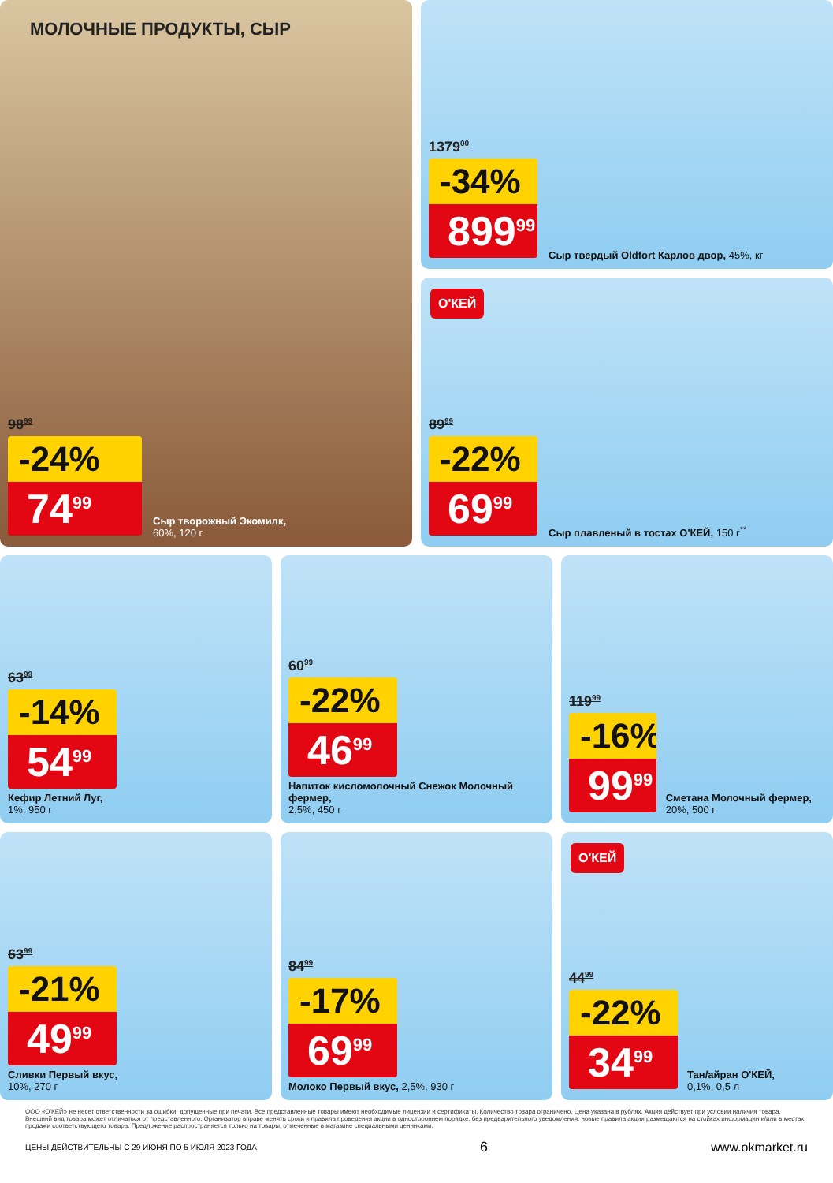МОЛОЧНЫЕ ПРОДУКТЫ, СЫР
98<sup>99</sup>
-24%
74<sup>99</sup>
Сыр творожный Экомилк,
60%, 120 г
1379<sup>00</sup>
-34%
899<sup>99</sup>
Сыр твердый Oldfort Карлов двор, 45%, кг
О'КЕЙ
89<sup>99</sup>
-22%
69<sup>99</sup>
Сыр плавленый в тостах О'КЕЙ, 150 г<sup>**</sup>
63<sup>99</sup>
-14%
54<sup>99</sup>
Кефир Летний Луг,
1%, 950 г
60<sup>99</sup>
-22%
46<sup>99</sup>
Напиток кисломолочный Снежок Молочный фермер,
2,5%, 450 г
119<sup>99</sup>
-16%
99<sup>99</sup>
Сметана Молочный фермер, 20%, 500 г
63<sup>99</sup>
-21%
49<sup>99</sup>
Сливки Первый вкус,
10%, 270 г
84<sup>99</sup>
-17%
69<sup>99</sup>
Молоко Первый вкус, 2,5%, 930 г
О'КЕЙ
44<sup>99</sup>
-22%
34<sup>99</sup>
Тан/айран О'КЕЙ,
0,1%, 0,5 л
ООО «О'КЕЙ» не несет ответственности за ошибки, допущенные при печати. Все представленные товары имеют необходимые лицензии и сертификаты. Количество товара ограничено. Цена указана в рублях. Акция действует при условии наличия товара. Внешний вид товара может отличаться от представленного. Организатор вправе менять сроки и правила проведения акции в одностороннем порядке, без предварительного уведомления; новые правила акции размещаются на стойках информации и/или в местах продажи соответствующего товара. Предложение распространяется только на товары, отмеченные в магазине специальными ценниками.
ЦЕНЫ ДЕЙСТВИТЕЛЬНЫ С 29 ИЮНЯ ПО 5 ИЮЛЯ 2023 ГОДА 6 www.okmarket.ru